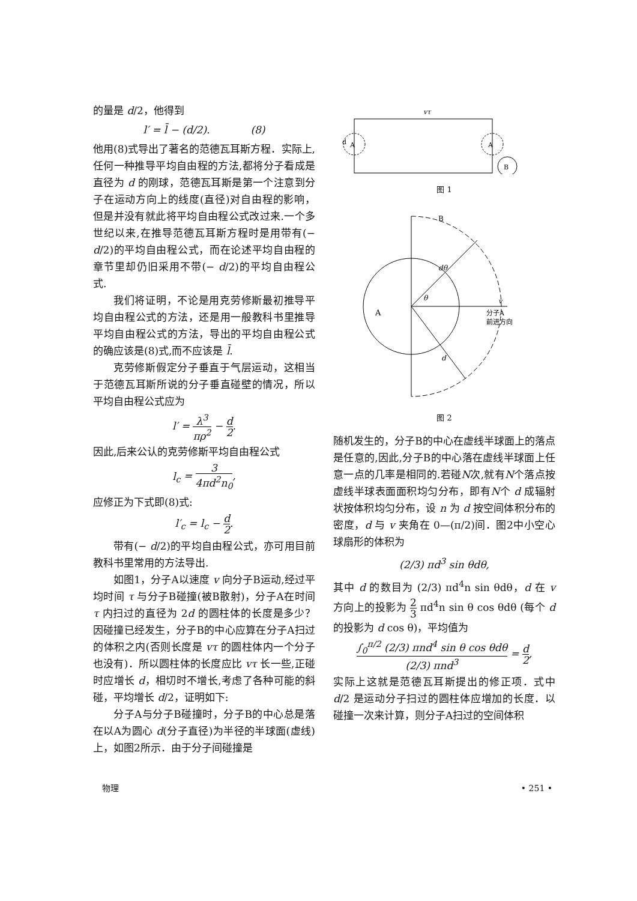的量是 d/2，他得到
l′ = l̄ − (d/2).　　　　(8)
他用(8)式导出了著名的范德瓦耳斯方程．实际上,任何一种推导平均自由程的方法,都将分子看成是直径为 d 的刚球，范德瓦耳斯是第一个注意到分子在运动方向上的线度(直径)对自由程的影响，但是并没有就此将平均自由程公式改过来.一个多世纪以来,在推导范德瓦耳斯方程时是用带有(− d/2)的平均自由程公式，而在论述平均自由程的章节里却仍旧采用不带(− d/2)的平均自由程公式.
我们将证明，不论是用克劳修斯最初推导平均自由程公式的方法，还是用一般教科书里推导平均自由程公式的方法，导出的平均自由程公式的确应该是(8)式,而不应该是 l̄.
克劳修斯假定分子垂直于气层运动，这相当于范德瓦耳斯所说的分子垂直碰壁的情况，所以平均自由程公式应为
l′ = λ<sup>3</sup> πρ<sup>2</sup> − d 2.
因此,后来公认的克劳修斯平均自由程公式
l<sub>c</sub> = 3 4πd<sup>2</sup>n<sub>0</sub>,
应修正为下式即(8)式:
l′<sub>c</sub> = l<sub>c</sub> − d 2.
带有(− d/2)的平均自由程公式，亦可用目前教科书里常用的方法导出.
如图1，分子A以速度 v 向分子B运动,经过平均时间 τ 与分子B碰撞(被B散射)，分子A在时间 τ 内扫过的直径为 2d 的圆柱体的长度是多少？因碰撞已经发生，分子B的中心应算在分子A扫过的体积之内(否则长度是 vτ 的圆柱体内一个分子也没有)．所以圆柱体的长度应比 vτ 长一些,正碰时应增长 d，相切时不增长,考虑了各种可能的斜碰，平均增长 d/2，证明如下:
分子A与分子B碰撞时，分子B的中心总是落在以A为圆心 d(分子直径)为半径的半球面(虚线)上，如图2所示．由于分子间碰撞是
vτ
A
d
A
B
图 1
B
dθ
θ
A
v
分子A
前进方向
d
图 2
随机发生的，分子B的中心在虚线半球面上的落点是任意的,因此,分子B的中心落在虚线半球面上任意一点的几率是相同的.若碰N次,就有N个落点按虚线半球表面面积均匀分布，即有N个 d 成辐射状按体积均匀分布，设 n 为 d 按空间体积分布的密度，d 与 v 夹角在 0—(π/2)间．图2中小空心球扇形的体积为
(2/3) πd<sup>3</sup> sin θdθ,
其中 d 的数目为 (2/3) πd<sup>4</sup>n sin θdθ，d 在 v 方向上的投影为 2 3 πd<sup>4</sup>n sin θ cos θdθ (每个 d 的投影为 d cos θ)，平均值为
∫<sub>0</sub><sup>π/2</sup> (2/3) πnd<sup>4</sup> sin θ cos θdθ (2/3) πnd<sup>3</sup> = d 2,
实际上这就是范德瓦耳斯提出的修正项．式中 d/2 是运动分子扫过的圆柱体应增加的长度．以碰撞一次来计算，则分子A扫过的空间体积
物理 • 251 •